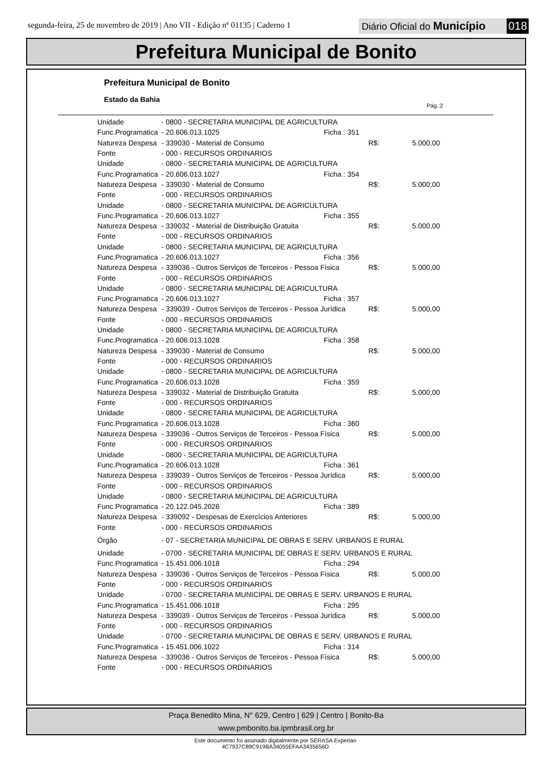segunda-feira, 25 de novembro de 2019 | Ano VII - Edição nº 01135 | Caderno 1
Diário Oficial do Município 018
Prefeitura Municipal de Bonito
Prefeitura Municipal de Bonito
Estado da Bahia
Pág.:2
| Unidade | - 0800 - SECRETARIA MUNICIPAL DE AGRICULTURA | | | |
| Func.Programatica | - 20.606.013.1025 | Ficha : 351 | | |
| Natureza Despesa | - 339030 - Material de Consumo | | R$: | 5.000,00 |
| Fonte | - 000 - RECURSOS ORDINARIOS | | | |
| Unidade | - 0800 - SECRETARIA MUNICIPAL DE AGRICULTURA | | | |
| Func.Programatica | - 20.606.013.1027 | Ficha : 354 | | |
| Natureza Despesa | - 339030 - Material de Consumo | | R$: | 5.000,00 |
| Fonte | - 000 - RECURSOS ORDINARIOS | | | |
| Unidade | - 0800 - SECRETARIA MUNICIPAL DE AGRICULTURA | | | |
| Func.Programatica | - 20.606.013.1027 | Ficha : 355 | | |
| Natureza Despesa | - 339032 - Material de Distribuição Gratuita | | R$: | 5.000,00 |
| Fonte | - 000 - RECURSOS ORDINARIOS | | | |
| Unidade | - 0800 - SECRETARIA MUNICIPAL DE AGRICULTURA | | | |
| Func.Programatica | - 20.606.013.1027 | Ficha : 356 | | |
| Natureza Despesa | - 339036 - Outros Serviços de Terceiros - Pessoa Física | | R$: | 5.000,00 |
| Fonte | - 000 - RECURSOS ORDINARIOS | | | |
| Unidade | - 0800 - SECRETARIA MUNICIPAL DE AGRICULTURA | | | |
| Func.Programatica | - 20.606.013.1027 | Ficha : 357 | | |
| Natureza Despesa | - 339039 - Outros Serviços de Terceiros - Pessoa Jurídica | | R$: | 5.000,00 |
| Fonte | - 000 - RECURSOS ORDINARIOS | | | |
| Unidade | - 0800 - SECRETARIA MUNICIPAL DE AGRICULTURA | | | |
| Func.Programatica | - 20.606.013.1028 | Ficha : 358 | | |
| Natureza Despesa | - 339030 - Material de Consumo | | R$: | 5.000,00 |
| Fonte | - 000 - RECURSOS ORDINARIOS | | | |
| Unidade | - 0800 - SECRETARIA MUNICIPAL DE AGRICULTURA | | | |
| Func.Programatica | - 20.606.013.1028 | Ficha : 359 | | |
| Natureza Despesa | - 339032 - Material de Distribuição Gratuita | | R$: | 5.000,00 |
| Fonte | - 000 - RECURSOS ORDINARIOS | | | |
| Unidade | - 0800 - SECRETARIA MUNICIPAL DE AGRICULTURA | | | |
| Func.Programatica | - 20.606.013.1028 | Ficha : 360 | | |
| Natureza Despesa | - 339036 - Outros Serviços de Terceiros - Pessoa Física | | R$: | 5.000,00 |
| Fonte | - 000 - RECURSOS ORDINARIOS | | | |
| Unidade | - 0800 - SECRETARIA MUNICIPAL DE AGRICULTURA | | | |
| Func.Programatica | - 20.606.013.1028 | Ficha : 361 | | |
| Natureza Despesa | - 339039 - Outros Serviços de Terceiros - Pessoa Jurídica | | R$: | 5.000,00 |
| Fonte | - 000 - RECURSOS ORDINARIOS | | | |
| Unidade | - 0800 - SECRETARIA MUNICIPAL DE AGRICULTURA | | | |
| Func.Programatica | - 20.122.045.2026 | Ficha : 389 | | |
| Natureza Despesa | - 339092 - Despesas de Exercícios Anteriores | | R$: | 5.000,00 |
| Fonte | - 000 - RECURSOS ORDINARIOS | | | |
| Órgão | - 07 - SECRETARIA MUNICIPAL DE OBRAS E SERV. URBANOS E RURAL | | | |
| Unidade | - 0700 - SECRETARIA MUNICIPAL DE OBRAS E SERV. URBANOS E RURAL | | | |
| Func.Programatica | - 15.451.006.1018 | Ficha : 294 | | |
| Natureza Despesa | - 339036 - Outros Serviços de Terceiros - Pessoa Física | | R$: | 5.000,00 |
| Fonte | - 000 - RECURSOS ORDINARIOS | | | |
| Unidade | - 0700 - SECRETARIA MUNICIPAL DE OBRAS E SERV. URBANOS E RURAL | | | |
| Func.Programatica | - 15.451.006.1018 | Ficha : 295 | | |
| Natureza Despesa | - 339039 - Outros Serviços de Terceiros - Pessoa Jurídica | | R$: | 5.000,00 |
| Fonte | - 000 - RECURSOS ORDINARIOS | | | |
| Unidade | - 0700 - SECRETARIA MUNICIPAL DE OBRAS E SERV. URBANOS E RURAL | | | |
| Func.Programatica | - 15.451.006.1022 | Ficha : 314 | | |
| Natureza Despesa | - 339036 - Outros Serviços de Terceiros - Pessoa Física | | R$: | 5.000,00 |
| Fonte | - 000 - RECURSOS ORDINARIOS | | | |
Praça Benedito Mina, N° 629, Centro | 629 | Centro | Bonito-Ba
www.pmbonito.ba.ipmbrasil.org.br
Este documento foi assinado digitalmente por SERASA Experian
4C7937C89C919BA34055EFAA3435656D